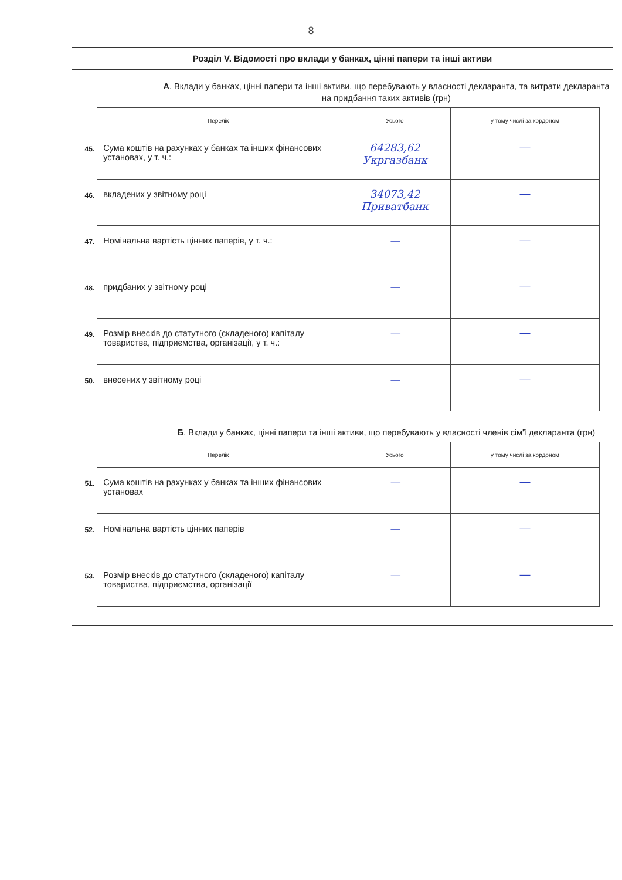8
Розділ V. Відомості про вклади у банках, цінні папери та інші активи
А. Вклади у банках, цінні папери та інші активи, що перебувають у власності декларанта, та витрати декларанта на придбання таких активів (грн)
| | Перелік | Усього | у тому числі за кордоном |
| 45. | Сума коштів на рахунках у банках та інших фінансових установах, у т. ч.: | 64283,62 Укргазбанк | — |
| 46. | вкладених у звітному році | 34073,42 Приватбанк | — |
| 47. | Номінальна вартість цінних паперів, у т. ч.: | — | — |
| 48. | придбаних у звітному році | — | — |
| 49. | Розмір внесків до статутного (складеного) капіталу товариства, підприємства, організації, у т. ч.: | — | — |
| 50. | внесених у звітному році | — | — |
Б. Вклади у банках, цінні папери та інші активи, що перебувають у власності членів сім'ї декларанта (грн)
| | Перелік | Усього | у тому числі за кордоном |
| 51. | Сума коштів на рахунках у банках та інших фінансових установах | — | — |
| 52. | Номінальна вартість цінних паперів | — | — |
| 53. | Розмір внесків до статутного (складеного) капіталу товариства, підприємства, організації | — | — |